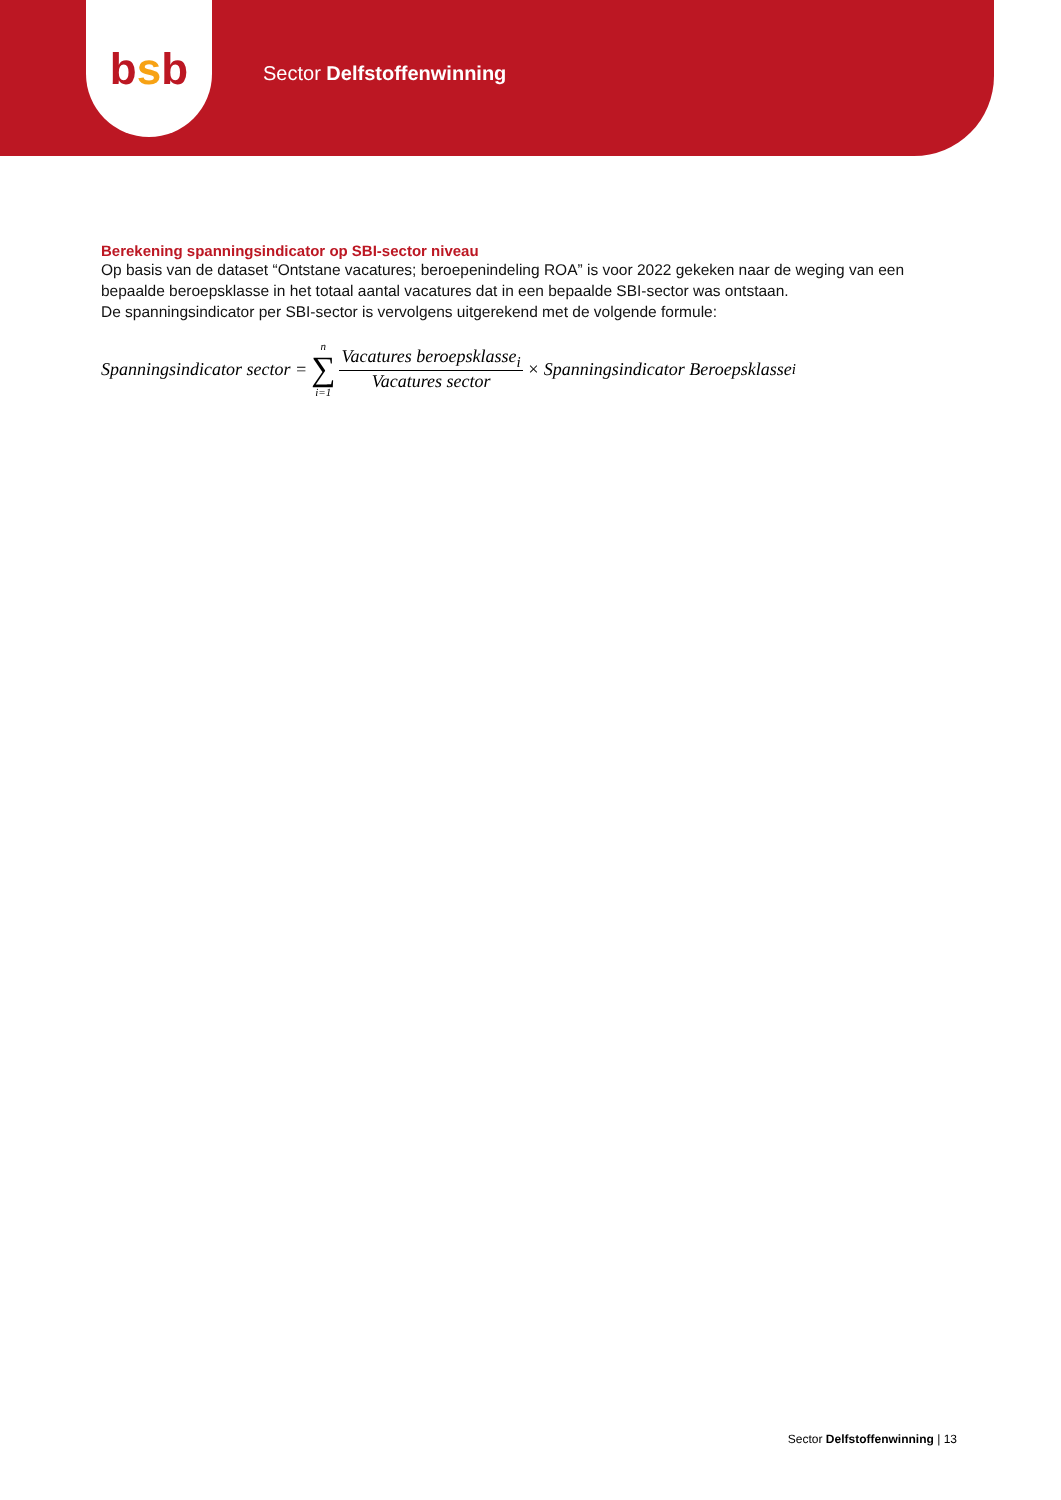bsb
Sector Delfstoffenwinning
Berekening spanningsindicator op SBI-sector niveau
Op basis van de dataset “Ontstane vacatures; beroepenindeling ROA” is voor 2022 gekeken naar de weging van een bepaalde beroepsklasse in het totaal aantal vacatures dat in een bepaalde SBI-sector was ontstaan.
De spanningsindicator per SBI-sector is vervolgens uitgerekend met de volgende formule:
Spanningsindicator sector = n ∑ i=1 Vacatures beroepsklasse<sub>i</sub> Vacatures sector × Spanningsindicator Beroepsklasse<sub>i</sub>
Sector Delfstoffenwinning | 13